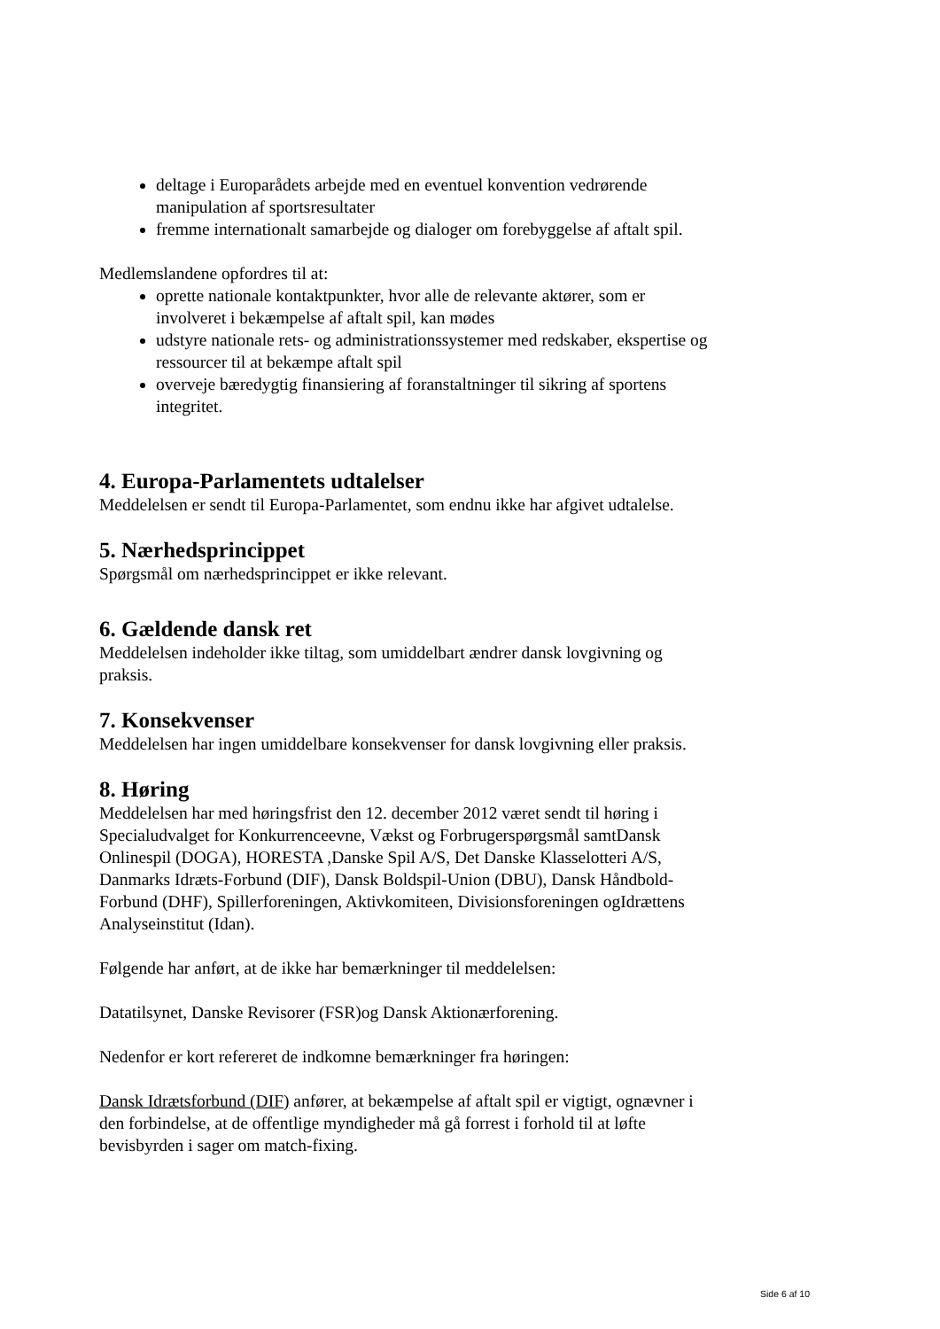deltage i Europarådets arbejde med en eventuel konvention vedrørende manipulation af sportsresultater
fremme internationalt samarbejde og dialoger om forebyggelse af aftalt spil.
Medlemslandene opfordres til at:
oprette nationale kontaktpunkter, hvor alle de relevante aktører, som er involveret i bekæmpelse af aftalt spil, kan mødes
udstyre nationale rets- og administrationssystemer med redskaber, ekspertise og ressourcer til at bekæmpe aftalt spil
overveje bæredygtig finansiering af foranstaltninger til sikring af sportens integritet.
4. Europa-Parlamentets udtalelser
Meddelelsen er sendt til Europa-Parlamentet, som endnu ikke har afgivet udtalelse.
5. Nærhedsprincippet
Spørgsmål om nærhedsprincippet er ikke relevant.
6. Gældende dansk ret
Meddelelsen indeholder ikke tiltag, som umiddelbart ændrer dansk lovgivning og praksis.
7. Konsekvenser
Meddelelsen har ingen umiddelbare konsekvenser for dansk lovgivning eller praksis.
8. Høring
Meddelelsen har med høringsfrist den 12. december 2012 været sendt til høring i Specialudvalget for Konkurrenceevne, Vækst og Forbrugerspørgsmål samtDansk Onlinespil (DOGA), HORESTA ,Danske Spil A/S, Det Danske Klasselotteri A/S, Danmarks Idræts-Forbund (DIF), Dansk Boldspil-Union (DBU), Dansk Håndbold-Forbund (DHF), Spillerforeningen, Aktivkomiteen, Divisionsforeningen ogIdrættens Analyseinstitut (Idan).
Følgende har anført, at de ikke har bemærkninger til meddelelsen:
Datatilsynet, Danske Revisorer (FSR)og Dansk Aktionærforening.
Nedenfor er kort refereret de indkomne bemærkninger fra høringen:
Dansk Idrætsforbund (DIF) anfører, at bekæmpelse af aftalt spil er vigtigt, ognævner i den forbindelse, at de offentlige myndigheder må gå forrest i forhold til at løfte bevisbyrden i sager om match-fixing.
Side 6 af 10